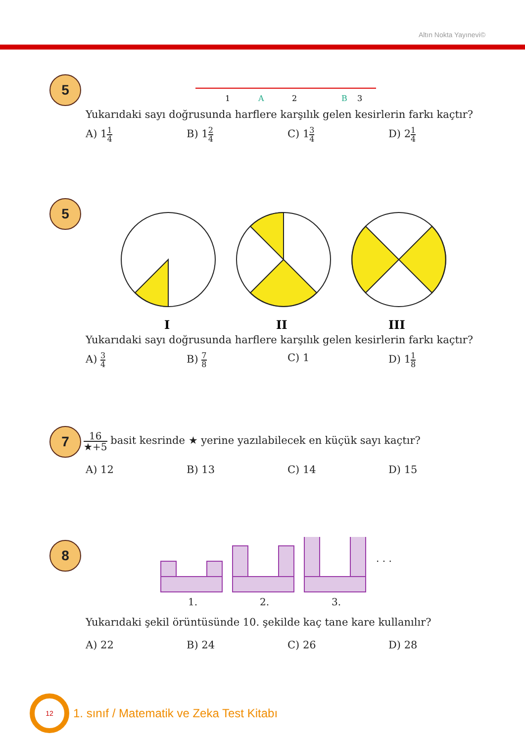Altın Nokta Yayınevi©
5
1
A
2
B
3
Yukarıdaki sayı doğrusunda harflere karşılık gelen kesirlerin farkı kaçtır?
A) 11 4
B) 12 4
C) 13 4
D) 21 4
5
I
II
III
Yukarıdaki sayı doğrusunda harflere karşılık gelen kesirlerin farkı kaçtır?
A) 3 4
B) 7 8
C) 1 D) 11 8
7
16 ★+5 basit kesrinde ★ yerine yazılabilecek en küçük sayı kaçtır?
A) 12 B) 13 C) 14 D) 15
8
1.
2.
3.
. . .
Yukarıdaki şekil örüntüsünde 10. şekilde kaç tane kare kullanılır?
A) 22 B) 24 C) 26 D) 28
12
1. sınıf / Matematik ve Zeka Test Kitabı